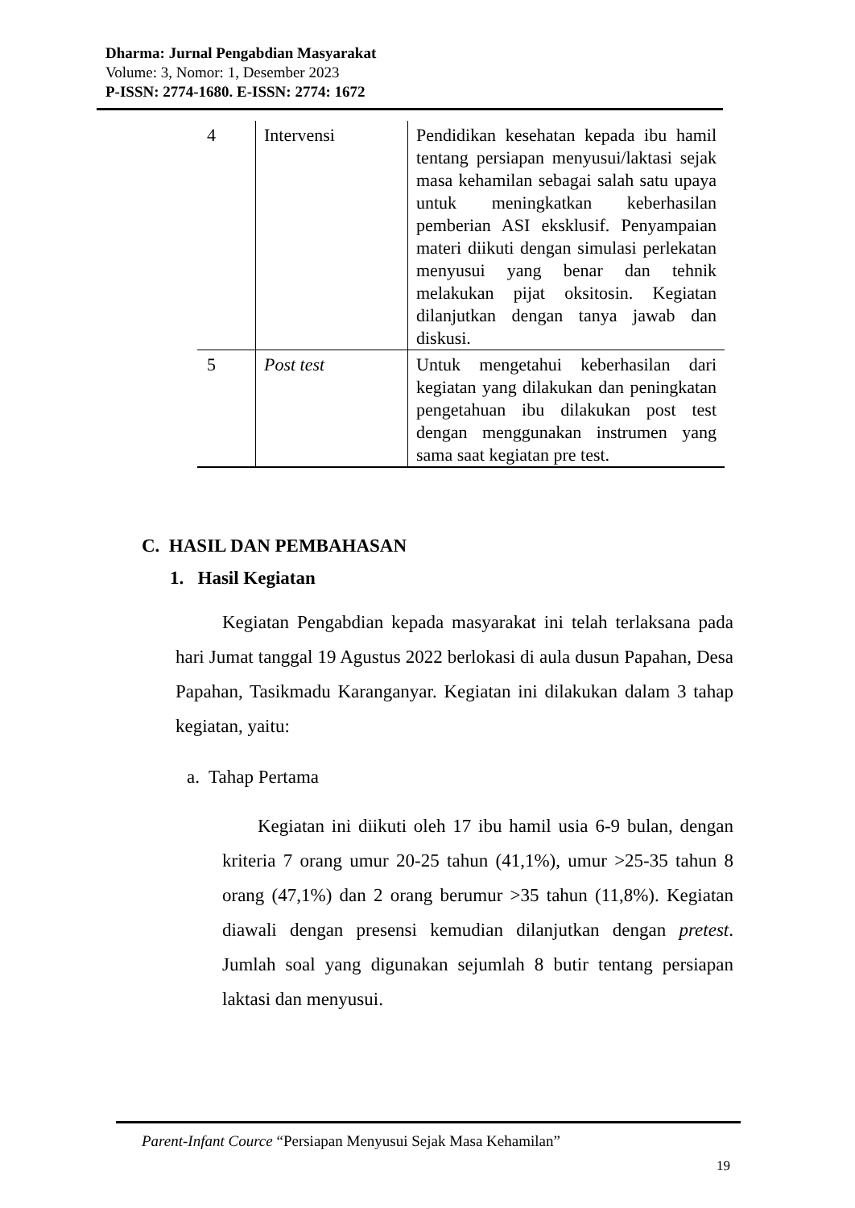Dharma: Jurnal Pengabdian Masyarakat
Volume: 3, Nomor: 1, Desember 2023
P-ISSN: 2774-1680. E-ISSN: 2774: 1672
| 4 | Intervensi | Pendidikan kesehatan kepada ibu hamil tentang persiapan menyusui/laktasi sejak masa kehamilan sebagai salah satu upaya untuk meningkatkan keberhasilan pemberian ASI eksklusif. Penyampaian materi diikuti dengan simulasi perlekatan menyusui yang benar dan tehnik melakukan pijat oksitosin. Kegiatan dilanjutkan dengan tanya jawab dan diskusi. |
| 5 | Post test | Untuk mengetahui keberhasilan dari kegiatan yang dilakukan dan peningkatan pengetahuan ibu dilakukan post test dengan menggunakan instrumen yang sama saat kegiatan pre test. |
C. HASIL DAN PEMBAHASAN
1. Hasil Kegiatan
Kegiatan Pengabdian kepada masyarakat ini telah terlaksana pada hari Jumat tanggal 19 Agustus 2022 berlokasi di aula dusun Papahan, Desa Papahan, Tasikmadu Karanganyar. Kegiatan ini dilakukan dalam 3 tahap kegiatan, yaitu:
a. Tahap Pertama
Kegiatan ini diikuti oleh 17 ibu hamil usia 6-9 bulan, dengan kriteria 7 orang umur 20-25 tahun (41,1%), umur >25-35 tahun 8 orang (47,1%) dan 2 orang berumur >35 tahun (11,8%). Kegiatan diawali dengan presensi kemudian dilanjutkan dengan pretest. Jumlah soal yang digunakan sejumlah 8 butir tentang persiapan laktasi dan menyusui.
Parent-Infant Cource “Persiapan Menyusui Sejak Masa Kehamilan”
19